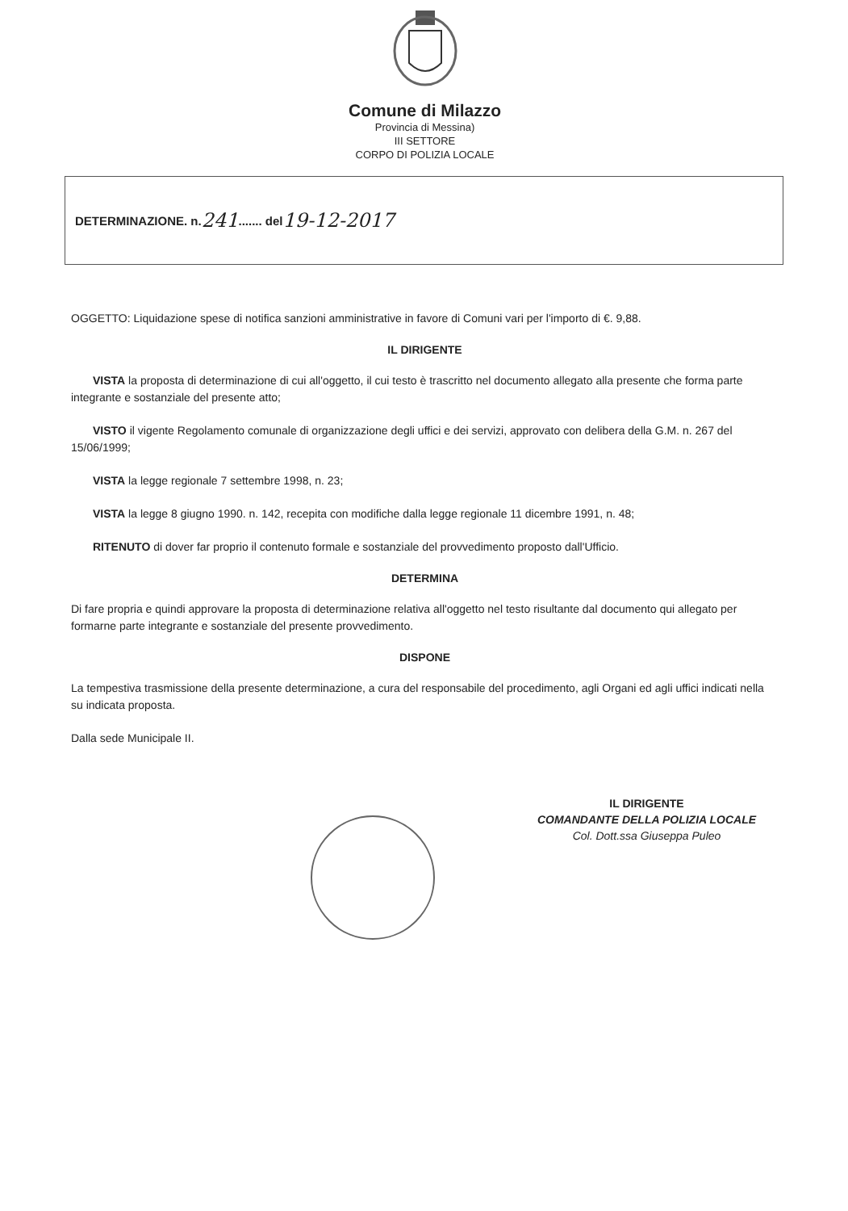Comune di Milazzo
Provincia di Messina)
III SETTORE
CORPO DI POLIZIA LOCALE
DETERMINAZIONE. n. 241 ....... del 19-12-2017
OGGETTO: Liquidazione spese di notifica sanzioni amministrative in favore di Comuni vari per l'importo di €. 9,88.
IL DIRIGENTE
VISTA la proposta di determinazione di cui all'oggetto, il cui testo è trascritto nel documento allegato alla presente che forma parte integrante e sostanziale del presente atto;
VISTO il vigente Regolamento comunale di organizzazione degli uffici e dei servizi, approvato con delibera della G.M. n. 267 del 15/06/1999;
VISTA la legge regionale 7 settembre 1998, n. 23;
VISTA la legge 8 giugno 1990. n. 142, recepita con modifiche dalla legge regionale 11 dicembre 1991, n. 48;
RITENUTO di dover far proprio il contenuto formale e sostanziale del provvedimento proposto dall'Ufficio.
DETERMINA
Di fare propria e quindi approvare la proposta di determinazione relativa all'oggetto nel testo risultante dal documento qui allegato per formarne parte integrante e sostanziale del presente provvedimento.
DISPONE
La tempestiva trasmissione della presente determinazione, a cura del responsabile del procedimento, agli Organi ed agli uffici indicati nella su indicata proposta.
Dalla sede Municipale II.
IL DIRIGENTE
COMANDANTE DELLA POLIZIA LOCALE
Col. Dott.ssa Giuseppa Puleo